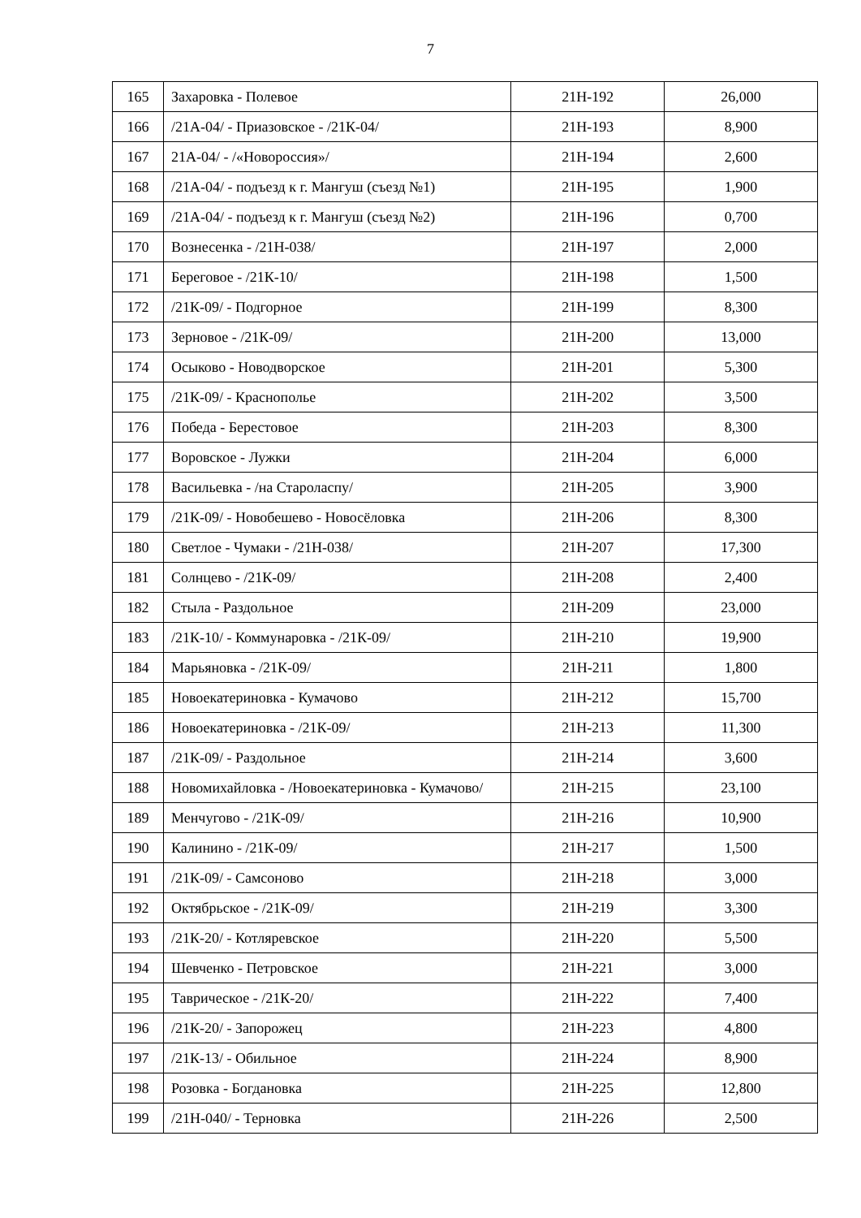7
| 165 | Захаровка - Полевое | 21Н-192 | 26,000 |
| 166 | /21А-04/ - Приазовское - /21К-04/ | 21Н-193 | 8,900 |
| 167 | 21А-04/ - /«Новороссия»/ | 21Н-194 | 2,600 |
| 168 | /21А-04/ - подъезд к г. Мангуш (съезд №1) | 21Н-195 | 1,900 |
| 169 | /21А-04/ - подъезд к г. Мангуш (съезд №2) | 21Н-196 | 0,700 |
| 170 | Вознесенка - /21Н-038/ | 21Н-197 | 2,000 |
| 171 | Береговое - /21К-10/ | 21Н-198 | 1,500 |
| 172 | /21К-09/ - Подгорное | 21Н-199 | 8,300 |
| 173 | Зерновое - /21К-09/ | 21Н-200 | 13,000 |
| 174 | Осыково - Новодворское | 21Н-201 | 5,300 |
| 175 | /21К-09/ - Краснополье | 21Н-202 | 3,500 |
| 176 | Победа - Берестовое | 21Н-203 | 8,300 |
| 177 | Воровское - Лужки | 21Н-204 | 6,000 |
| 178 | Васильевка - /на Староласпу/ | 21Н-205 | 3,900 |
| 179 | /21К-09/ - Новобешево - Новосёловка | 21Н-206 | 8,300 |
| 180 | Светлое - Чумаки - /21Н-038/ | 21Н-207 | 17,300 |
| 181 | Солнцево - /21К-09/ | 21Н-208 | 2,400 |
| 182 | Стыла - Раздольное | 21Н-209 | 23,000 |
| 183 | /21К-10/ - Коммунаровка - /21К-09/ | 21Н-210 | 19,900 |
| 184 | Марьяновка - /21К-09/ | 21Н-211 | 1,800 |
| 185 | Новоекатериновка - Кумачово | 21Н-212 | 15,700 |
| 186 | Новоекатериновка - /21К-09/ | 21Н-213 | 11,300 |
| 187 | /21К-09/ - Раздольное | 21Н-214 | 3,600 |
| 188 | Новомихайловка - /Новоекатериновка - Кумачово/ | 21Н-215 | 23,100 |
| 189 | Менчугово - /21К-09/ | 21Н-216 | 10,900 |
| 190 | Калинино - /21К-09/ | 21Н-217 | 1,500 |
| 191 | /21К-09/ - Самсоново | 21Н-218 | 3,000 |
| 192 | Октябрьское - /21К-09/ | 21Н-219 | 3,300 |
| 193 | /21К-20/ - Котляревское | 21Н-220 | 5,500 |
| 194 | Шевченко - Петровское | 21Н-221 | 3,000 |
| 195 | Таврическое - /21К-20/ | 21Н-222 | 7,400 |
| 196 | /21К-20/ - Запорожец | 21Н-223 | 4,800 |
| 197 | /21К-13/ - Обильное | 21Н-224 | 8,900 |
| 198 | Розовка - Богдановка | 21Н-225 | 12,800 |
| 199 | /21Н-040/ - Терновка | 21Н-226 | 2,500 |